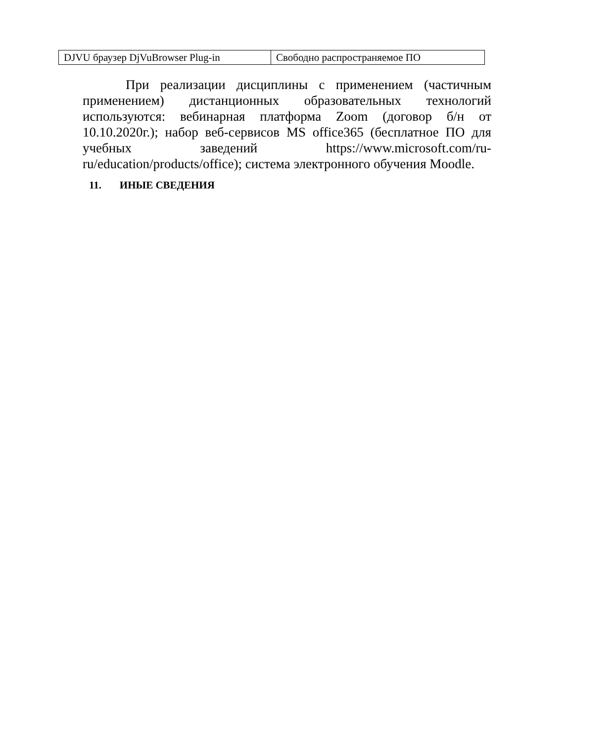| DJVU браузер DjVuBrowser Plug-in | Свободно распространяемое ПО |
При реализации дисциплины с применением (частичным применением) дистанционных образовательных технологий используются: вебинарная платформа Zoom (договор б/н от 10.10.2020г.); набор веб-сервисов MS office365 (бесплатное ПО для учебных заведений https://www.microsoft.com/ru-ru/education/products/office); система электронного обучения Moodle.
11. ИНЫЕ СВЕДЕНИЯ